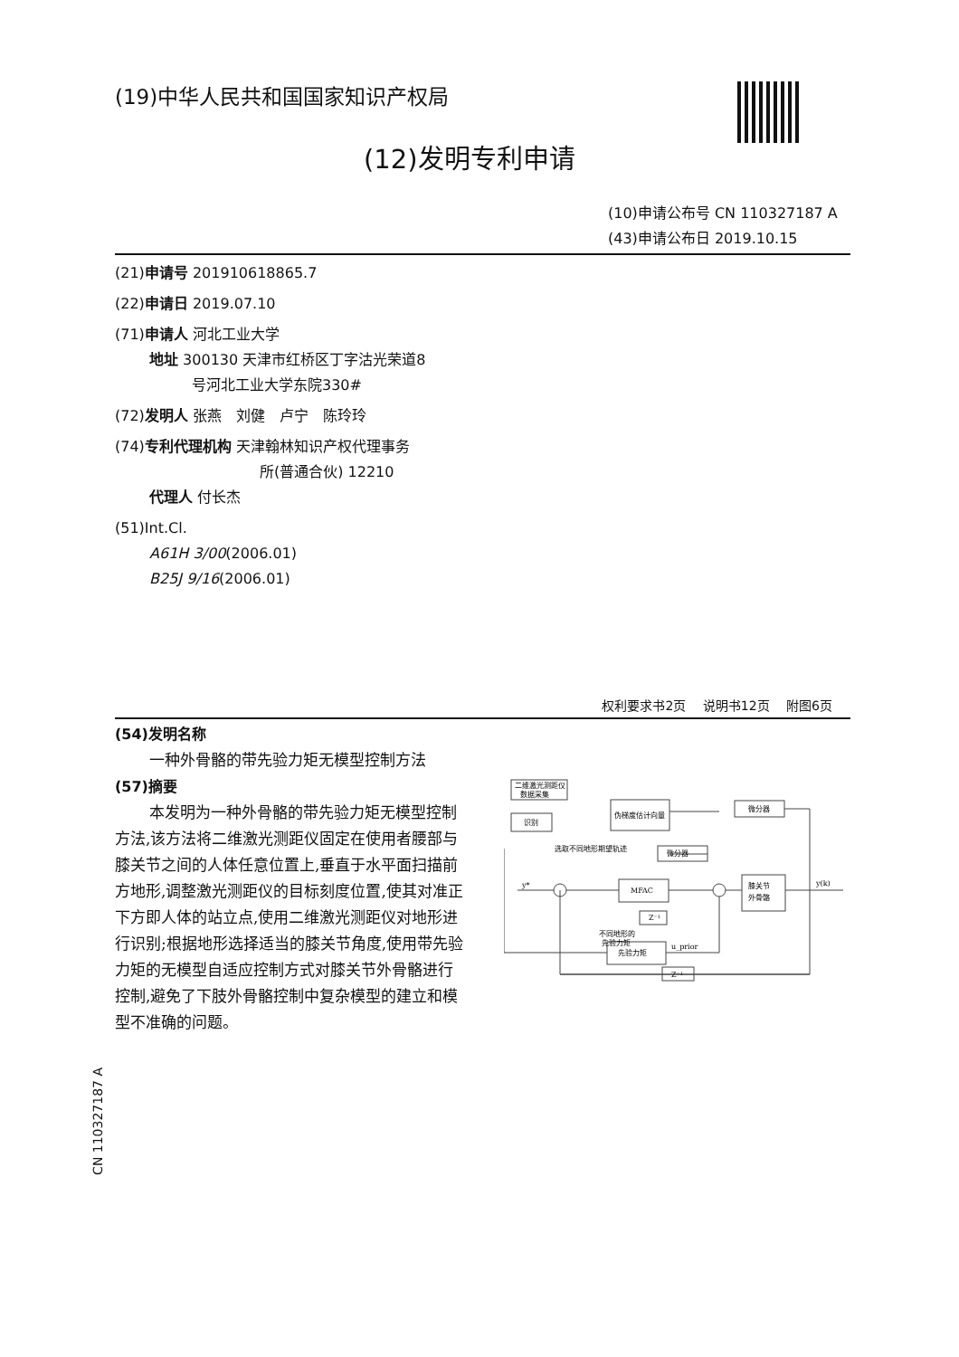(19)中华人民共和国国家知识产权局
(12)发明专利申请
(10)申请公布号 CN 110327187 A
(43)申请公布日 2019.10.15
(21)申请号 201910618865.7
(22)申请日 2019.07.10
(71)申请人 河北工业大学
地址 300130 天津市红桥区丁字沽光荣道8
号河北工业大学东院330#
(72)发明人 张燕　刘健　卢宁　陈玲玲
(74)专利代理机构 天津翰林知识产权代理事务
所(普通合伙) 12210
代理人 付长杰
(51)Int.Cl.
A61H 3/00(2006.01)
B25J 9/16(2006.01)
权利要求书2页 说明书12页 附图6页
(54)发明名称
一种外骨骼的带先验力矩无模型控制方法
(57)摘要
本发明为一种外骨骼的带先验力矩无模型控制方法,该方法将二维激光测距仪固定在使用者腰部与膝关节之间的人体任意位置上,垂直于水平面扫描前方地形,调整激光测距仪的目标刻度位置,使其对准正下方即人体的站立点,使用二维激光测距仪对地形进行识别;根据地形选择适当的膝关节角度,使用带先验力矩的无模型自适应控制方式对膝关节外骨骼进行控制,避免了下肢外骨骼控制中复杂模型的建立和模型不准确的问题。
二维激光测距仪
数据采集
识别
伪梯度估计向量
微分器
微分器
MFAC
膝关节
外骨骼
Z⁻¹
先验力矩
Z⁻¹
y*
y(k)
不同地形的
先验力矩
u_prior
选取不同地形期望轨迹
CN 110327187 A